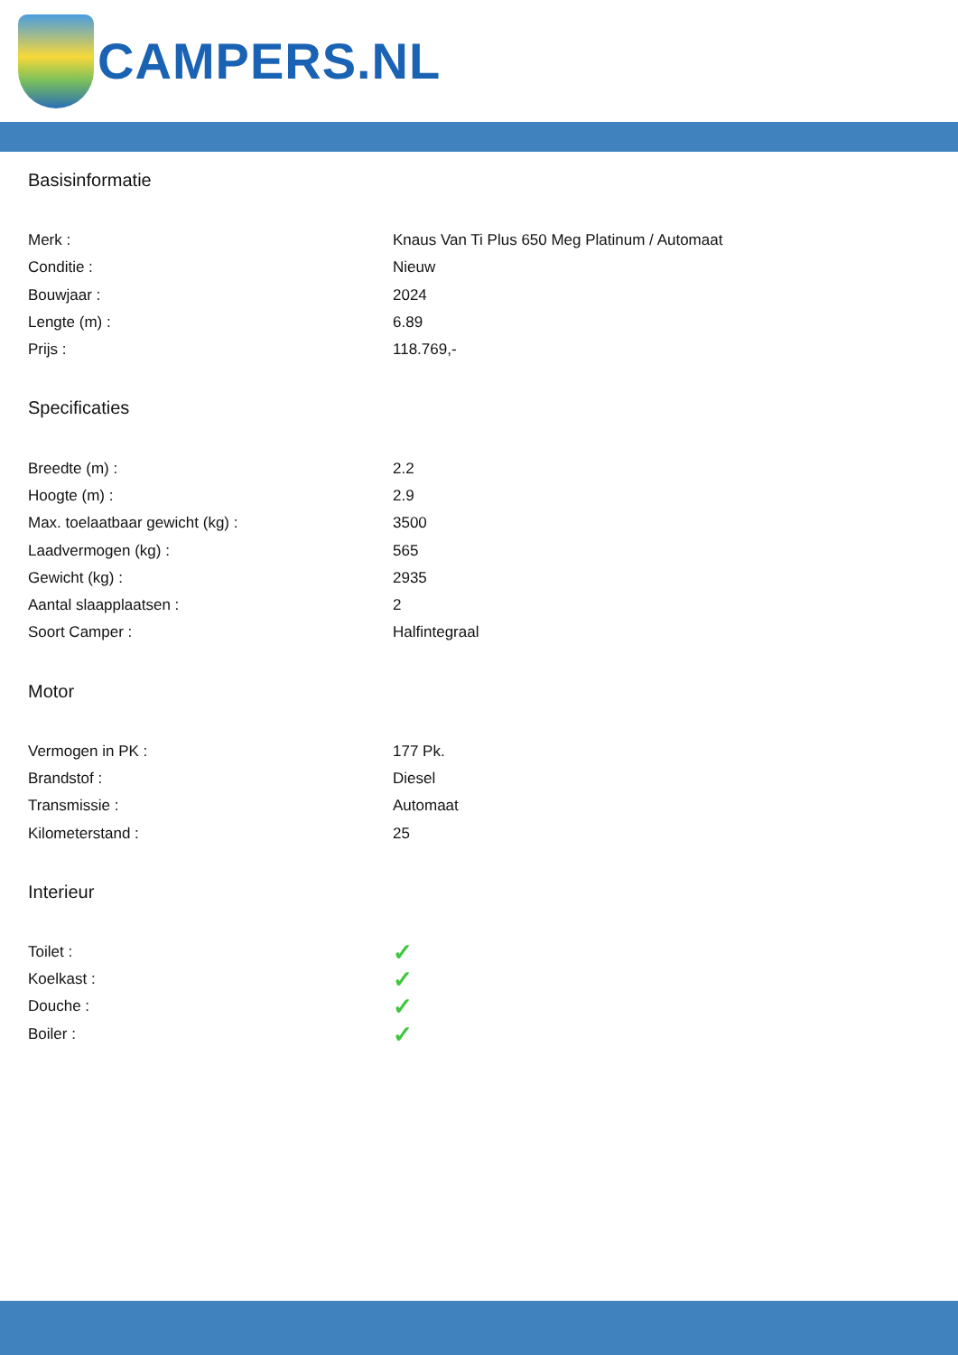CAMPERS.NL
Basisinformatie
| Merk : | Knaus Van Ti Plus 650 Meg Platinum / Automaat |
| Conditie : | Nieuw |
| Bouwjaar : | 2024 |
| Lengte (m) : | 6.89 |
| Prijs : | 118.769,- |
Specificaties
| Breedte (m) : | 2.2 |
| Hoogte (m) : | 2.9 |
| Max. toelaatbaar gewicht (kg) : | 3500 |
| Laadvermogen (kg) : | 565 |
| Gewicht (kg) : | 2935 |
| Aantal slaapplaatsen : | 2 |
| Soort Camper : | Halfintegraal |
Motor
| Vermogen in PK : | 177 Pk. |
| Brandstof : | Diesel |
| Transmissie : | Automaat |
| Kilometerstand : | 25 |
Interieur
| Toilet : | ✓ |
| Koelkast : | ✓ |
| Douche : | ✓ |
| Boiler : | ✓ |